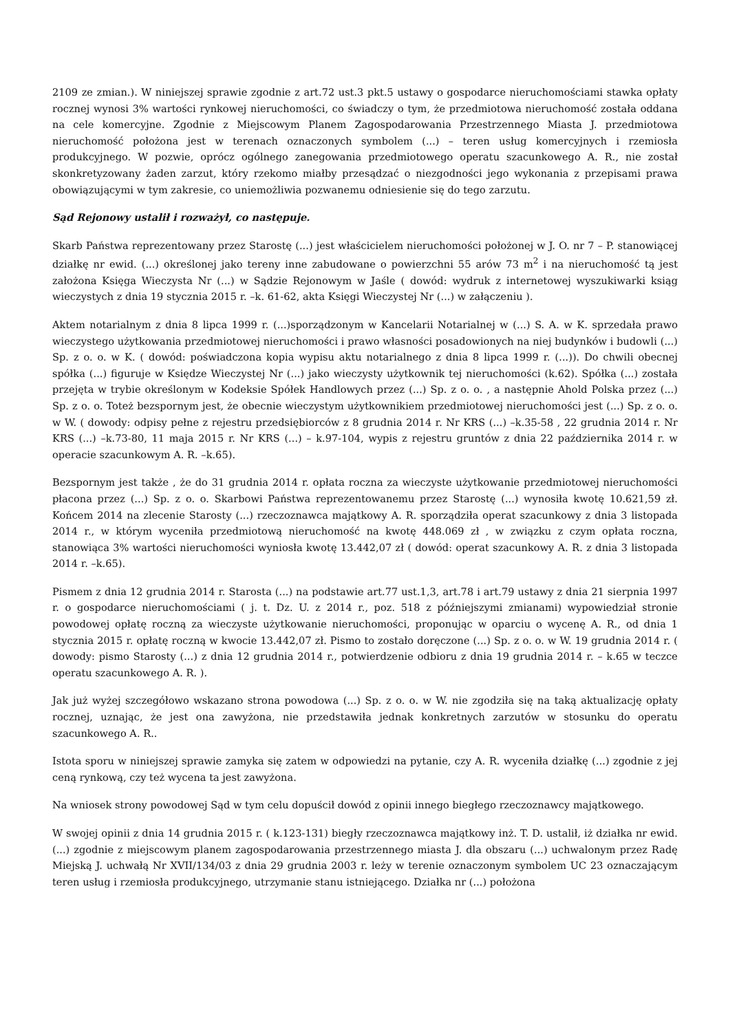2109 ze zmian.). W niniejszej sprawie zgodnie z art.72 ust.3 pkt.5 ustawy o gospodarce nieruchomościami stawka opłaty rocznej wynosi 3% wartości rynkowej nieruchomości, co świadczy o tym, że przedmiotowa nieruchomość została oddana na cele komercyjne. Zgodnie z Miejscowym Planem Zagospodarowania Przestrzennego Miasta J. przedmiotowa nieruchomość położona jest w terenach oznaczonych symbolem (...) – teren usług komercyjnych i rzemiosła produkcyjnego. W pozwie, oprócz ogólnego zanegowania przedmiotowego operatu szacunkowego A. R., nie został skonkretyzowany żaden zarzut, który rzekomo miałby przesądzać o niezgodności jego wykonania z przepisami prawa obowiązującymi w tym zakresie, co uniemożliwia pozwanemu odniesienie się do tego zarzutu.
Sąd Rejonowy ustalił i rozważył, co następuje.
Skarb Państwa reprezentowany przez Starostę (...) jest właścicielem nieruchomości położonej w J. O. nr 7 – P. stanowiącej działkę nr ewid. (...) określonej jako tereny inne zabudowane o powierzchni 55 arów 73 m<sup>2</sup> i na nieruchomość tą jest założona Księga Wieczysta Nr (...) w Sądzie Rejonowym w Jaśle ( dowód: wydruk z internetowej wyszukiwarki ksiąg wieczystych z dnia 19 stycznia 2015 r. –k. 61-62, akta Księgi Wieczystej Nr (...) w załączeniu ).
Aktem notarialnym z dnia 8 lipca 1999 r. (...)sporządzonym w Kancelarii Notarialnej w (...) S. A. w K. sprzedała prawo wieczystego użytkowania przedmiotowej nieruchomości i prawo własności posadowionych na niej budynków i budowli (...) Sp. z o. o. w K. ( dowód: poświadczona kopia wypisu aktu notarialnego z dnia 8 lipca 1999 r. (...)). Do chwili obecnej spółka (...) figuruje w Księdze Wieczystej Nr (...) jako wieczysty użytkownik tej nieruchomości (k.62). Spółka (...) została przejęta w trybie określonym w Kodeksie Spółek Handlowych przez (...) Sp. z o. o. , a następnie Ahold Polska przez (...) Sp. z o. o. Toteż bezspornym jest, że obecnie wieczystym użytkownikiem przedmiotowej nieruchomości jest (...) Sp. z o. o. w W. ( dowody: odpisy pełne z rejestru przedsiębiorców z 8 grudnia 2014 r. Nr KRS (...) –k.35-58 , 22 grudnia 2014 r. Nr KRS (...) –k.73-80, 11 maja 2015 r. Nr KRS (...) – k.97-104, wypis z rejestru gruntów z dnia 22 października 2014 r. w operacie szacunkowym A. R. –k.65).
Bezspornym jest także , że do 31 grudnia 2014 r. opłata roczna za wieczyste użytkowanie przedmiotowej nieruchomości płacona przez (...) Sp. z o. o. Skarbowi Państwa reprezentowanemu przez Starostę (...) wynosiła kwotę 10.621,59 zł. Końcem 2014 na zlecenie Starosty (...) rzeczoznawca majątkowy A. R. sporządziła operat szacunkowy z dnia 3 listopada 2014 r., w którym wyceniła przedmiotową nieruchomość na kwotę 448.069 zł , w związku z czym opłata roczna, stanowiąca 3% wartości nieruchomości wyniosła kwotę 13.442,07 zł ( dowód: operat szacunkowy A. R. z dnia 3 listopada 2014 r. –k.65).
Pismem z dnia 12 grudnia 2014 r. Starosta (...) na podstawie art.77 ust.1,3, art.78 i art.79 ustawy z dnia 21 sierpnia 1997 r. o gospodarce nieruchomościami ( j. t. Dz. U. z 2014 r., poz. 518 z późniejszymi zmianami) wypowiedział stronie powodowej opłatę roczną za wieczyste użytkowanie nieruchomości, proponując w oparciu o wycenę A. R., od dnia 1 stycznia 2015 r. opłatę roczną w kwocie 13.442,07 zł. Pismo to zostało doręczone (...) Sp. z o. o. w W. 19 grudnia 2014 r. ( dowody: pismo Starosty (...) z dnia 12 grudnia 2014 r., potwierdzenie odbioru z dnia 19 grudnia 2014 r. – k.65 w teczce operatu szacunkowego A. R. ).
Jak już wyżej szczegółowo wskazano strona powodowa (...) Sp. z o. o. w W. nie zgodziła się na taką aktualizację opłaty rocznej, uznając, że jest ona zawyżona, nie przedstawiła jednak konkretnych zarzutów w stosunku do operatu szacunkowego A. R..
Istota sporu w niniejszej sprawie zamyka się zatem w odpowiedzi na pytanie, czy A. R. wyceniła działkę (...) zgodnie z jej ceną rynkową, czy też wycena ta jest zawyżona.
Na wniosek strony powodowej Sąd w tym celu dopuścił dowód z opinii innego biegłego rzeczoznawcy majątkowego.
W swojej opinii z dnia 14 grudnia 2015 r. ( k.123-131) biegły rzeczoznawca majątkowy inż. T. D. ustalił, iż działka nr ewid. (...) zgodnie z miejscowym planem zagospodarowania przestrzennego miasta J. dla obszaru (...) uchwalonym przez Radę Miejską J. uchwałą Nr XVII/134/03 z dnia 29 grudnia 2003 r. leży w terenie oznaczonym symbolem UC 23 oznaczającym teren usług i rzemiosła produkcyjnego, utrzymanie stanu istniejącego. Działka nr (...) położona